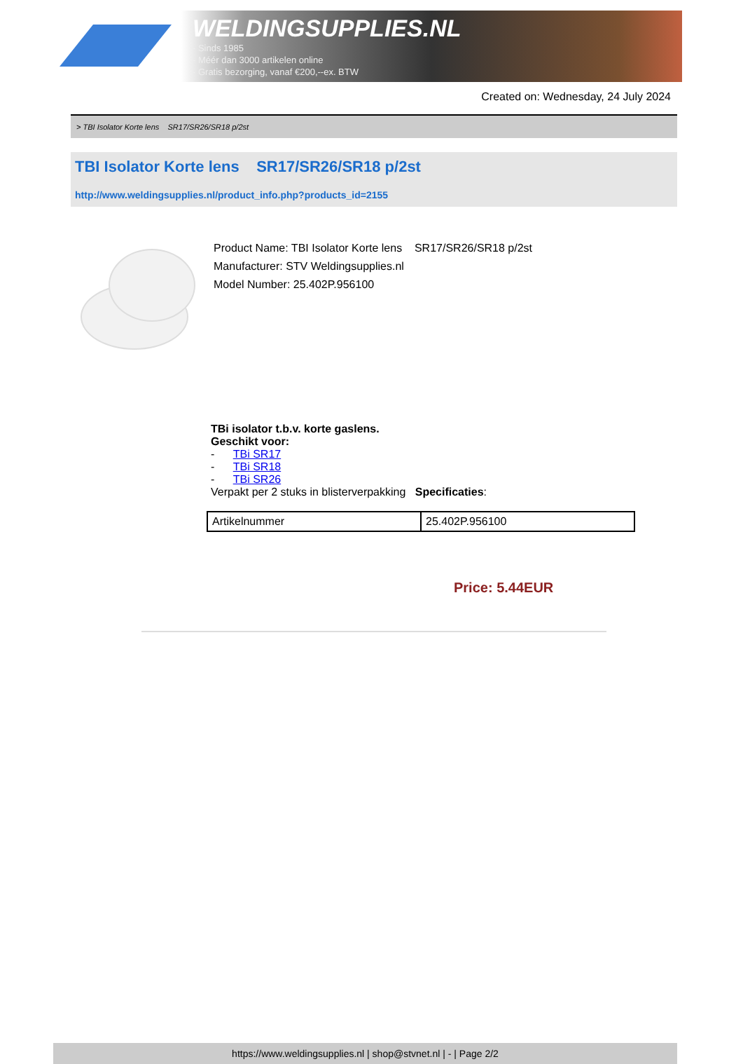WELDINGSUPPLIES.NL
- Sinds 1985
- Méér dan 3000 artikelen online
- Gratis bezorging, vanaf €200,--ex. BTW
Created on: Wednesday, 24 July 2024
> TBI Isolator Korte lens SR17/SR26/SR18 p/2st
TBI Isolator Korte lens SR17/SR26/SR18 p/2st
http://www.weldingsupplies.nl/product_info.php?products_id=2155
Product Name: TBI Isolator Korte lens SR17/SR26/SR18 p/2st
Manufacturer: STV Weldingsupplies.nl
Model Number: 25.402P.956100
TBi isolator t.b.v. korte gaslens.
Geschikt voor:
- TBi SR17
- TBi SR18
- TBi SR26
Verpakt per 2 stuks in blisterverpakking Specificaties:
| Artikelnummer | 25.402P.956100 |
Price: 5.44EUR
https://www.weldingsupplies.nl | shop@stvnet.nl | - | Page 2/2